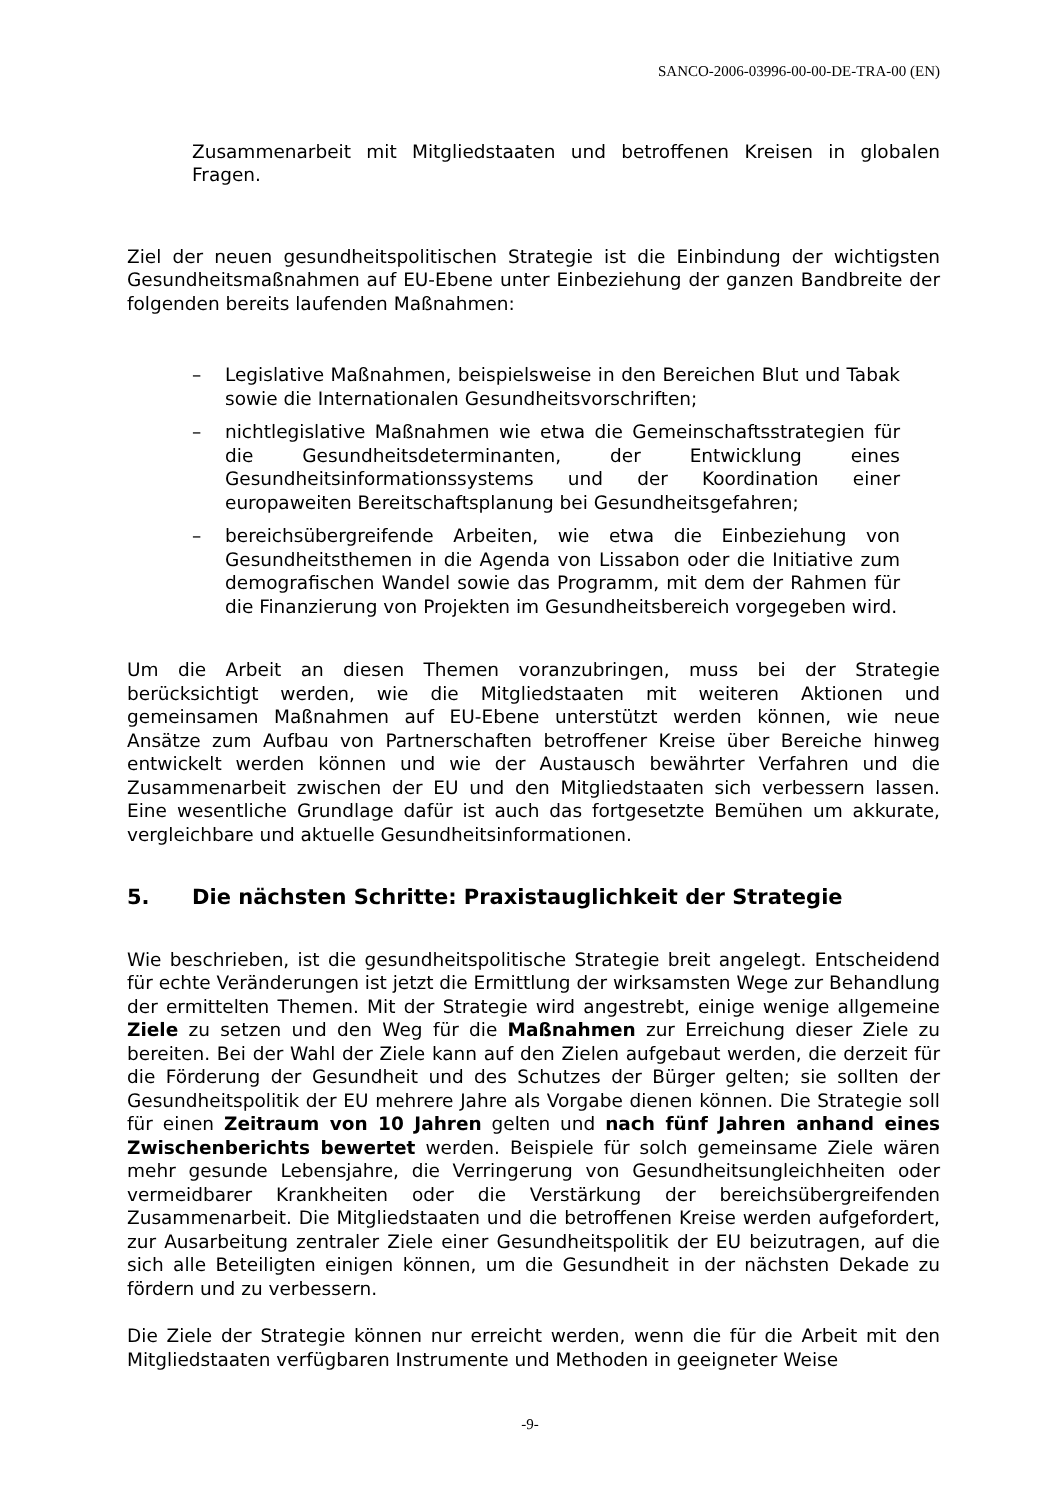SANCO-2006-03996-00-00-DE-TRA-00 (EN)
Zusammenarbeit mit Mitgliedstaaten und betroffenen Kreisen in globalen Fragen.
Ziel der neuen gesundheitspolitischen Strategie ist die Einbindung der wichtigsten Gesundheitsmaßnahmen auf EU-Ebene unter Einbeziehung der ganzen Bandbreite der folgenden bereits laufenden Maßnahmen:
– Legislative Maßnahmen, beispielsweise in den Bereichen Blut und Tabak sowie die Internationalen Gesundheitsvorschriften;
– nichtlegislative Maßnahmen wie etwa die Gemeinschaftsstrategien für die Gesundheitsdeterminanten, der Entwicklung eines Gesundheitsinformationssystems und der Koordination einer europaweiten Bereitschaftsplanung bei Gesundheitsgefahren;
– bereichsübergreifende Arbeiten, wie etwa die Einbeziehung von Gesundheitsthemen in die Agenda von Lissabon oder die Initiative zum demografischen Wandel sowie das Programm, mit dem der Rahmen für die Finanzierung von Projekten im Gesundheitsbereich vorgegeben wird.
Um die Arbeit an diesen Themen voranzubringen, muss bei der Strategie berücksichtigt werden, wie die Mitgliedstaaten mit weiteren Aktionen und gemeinsamen Maßnahmen auf EU-Ebene unterstützt werden können, wie neue Ansätze zum Aufbau von Partnerschaften betroffener Kreise über Bereiche hinweg entwickelt werden können und wie der Austausch bewährter Verfahren und die Zusammenarbeit zwischen der EU und den Mitgliedstaaten sich verbessern lassen. Eine wesentliche Grundlage dafür ist auch das fortgesetzte Bemühen um akkurate, vergleichbare und aktuelle Gesundheitsinformationen.
5. Die nächsten Schritte: Praxistauglichkeit der Strategie
Wie beschrieben, ist die gesundheitspolitische Strategie breit angelegt. Entscheidend für echte Veränderungen ist jetzt die Ermittlung der wirksamsten Wege zur Behandlung der ermittelten Themen. Mit der Strategie wird angestrebt, einige wenige allgemeine Ziele zu setzen und den Weg für die Maßnahmen zur Erreichung dieser Ziele zu bereiten. Bei der Wahl der Ziele kann auf den Zielen aufgebaut werden, die derzeit für die Förderung der Gesundheit und des Schutzes der Bürger gelten; sie sollten der Gesundheitspolitik der EU mehrere Jahre als Vorgabe dienen können. Die Strategie soll für einen Zeitraum von 10 Jahren gelten und nach fünf Jahren anhand eines Zwischenberichts bewertet werden. Beispiele für solch gemeinsame Ziele wären mehr gesunde Lebensjahre, die Verringerung von Gesundheitsungleichheiten oder vermeidbarer Krankheiten oder die Verstärkung der bereichsübergreifenden Zusammenarbeit. Die Mitgliedstaaten und die betroffenen Kreise werden aufgefordert, zur Ausarbeitung zentraler Ziele einer Gesundheitspolitik der EU beizutragen, auf die sich alle Beteiligten einigen können, um die Gesundheit in der nächsten Dekade zu fördern und zu verbessern.
Die Ziele der Strategie können nur erreicht werden, wenn die für die Arbeit mit den Mitgliedstaaten verfügbaren Instrumente und Methoden in geeigneter Weise
-9-